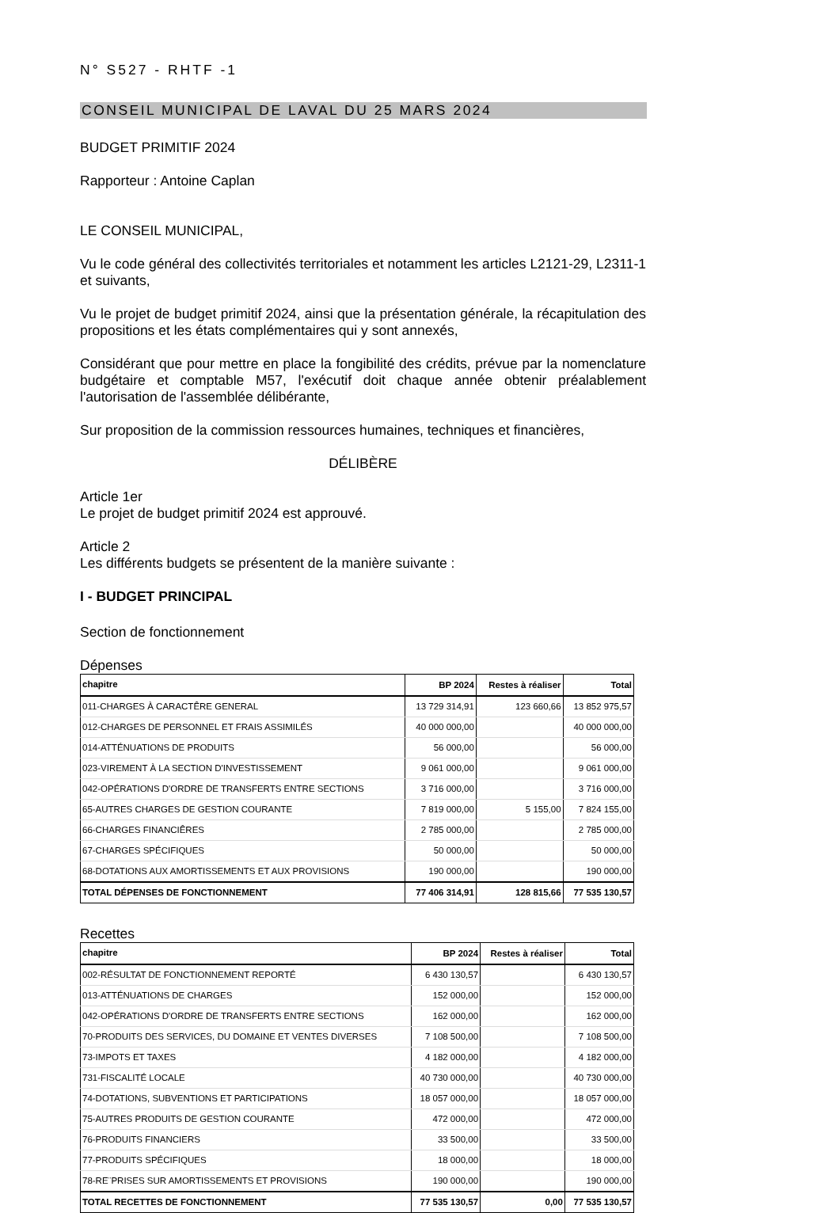N° S527 - RHTF -1
CONSEIL MUNICIPAL DE LAVAL DU 25 MARS 2024
BUDGET PRIMITIF 2024
Rapporteur : Antoine Caplan
LE CONSEIL MUNICIPAL,
Vu le code général des collectivités territoriales et notamment les articles L2121-29, L2311-1 et suivants,
Vu le projet de budget primitif 2024, ainsi que la présentation générale, la récapitulation des propositions et les états complémentaires qui y sont annexés,
Considérant que pour mettre en place la fongibilité des crédits, prévue par la nomenclature budgétaire et comptable M57, l'exécutif doit chaque année obtenir préalablement l'autorisation de l'assemblée délibérante,
Sur proposition de la commission ressources humaines, techniques et financières,
DÉLIBÈRE
Article 1er
Le projet de budget primitif 2024 est approuvé.
Article 2
Les différents budgets se présentent de la manière suivante :
I - BUDGET PRINCIPAL
Section de fonctionnement
Dépenses
| chapitre | BP 2024 | Restes à réaliser | Total |
| --- | --- | --- | --- |
| 011-CHARGES À CARACTÊRE GENERAL | 13 729 314,91 | 123 660,66 | 13 852 975,57 |
| 012-CHARGES DE PERSONNEL ET FRAIS ASSIMILÉS | 40 000 000,00 | | 40 000 000,00 |
| 014-ATTÉNUATIONS DE PRODUITS | 56 000,00 | | 56 000,00 |
| 023-VIREMENT À LA SECTION D'INVESTISSEMENT | 9 061 000,00 | | 9 061 000,00 |
| 042-OPÉRATIONS D'ORDRE DE TRANSFERTS ENTRE SECTIONS | 3 716 000,00 | | 3 716 000,00 |
| 65-AUTRES CHARGES DE GESTION COURANTE | 7 819 000,00 | 5 155,00 | 7 824 155,00 |
| 66-CHARGES FINANCIÊRES | 2 785 000,00 | | 2 785 000,00 |
| 67-CHARGES SPÉCIFIQUES | 50 000,00 | | 50 000,00 |
| 68-DOTATIONS AUX AMORTISSEMENTS ET AUX PROVISIONS | 190 000,00 | | 190 000,00 |
| TOTAL DÉPENSES DE FONCTIONNEMENT | 77 406 314,91 | 128 815,66 | 77 535 130,57 |
Recettes
| chapitre | BP 2024 | Restes à réaliser | Total |
| --- | --- | --- | --- |
| 002-RÉSULTAT DE FONCTIONNEMENT REPORTÉ | 6 430 130,57 | | 6 430 130,57 |
| 013-ATTÉNUATIONS DE CHARGES | 152 000,00 | | 152 000,00 |
| 042-OPÉRATIONS D'ORDRE DE TRANSFERTS ENTRE SECTIONS | 162 000,00 | | 162 000,00 |
| 70-PRODUITS DES SERVICES, DU DOMAINE ET VENTES DIVERSES | 7 108 500,00 | | 7 108 500,00 |
| 73-IMPOTS ET TAXES | 4 182 000,00 | | 4 182 000,00 |
| 731-FISCALITÉ LOCALE | 40 730 000,00 | | 40 730 000,00 |
| 74-DOTATIONS, SUBVENTIONS ET PARTICIPATIONS | 18 057 000,00 | | 18 057 000,00 |
| 75-AUTRES PRODUITS DE GESTION COURANTE | 472 000,00 | | 472 000,00 |
| 76-PRODUITS FINANCIERS | 33 500,00 | | 33 500,00 |
| 77-PRODUITS SPÉCIFIQUES | 18 000,00 | | 18 000,00 |
| 78-RE¨PRISES SUR AMORTISSEMENTS ET PROVISIONS | 190 000,00 | | 190 000,00 |
| TOTAL RECETTES DE FONCTIONNEMENT | 77 535 130,57 | 0,00 | 77 535 130,57 |